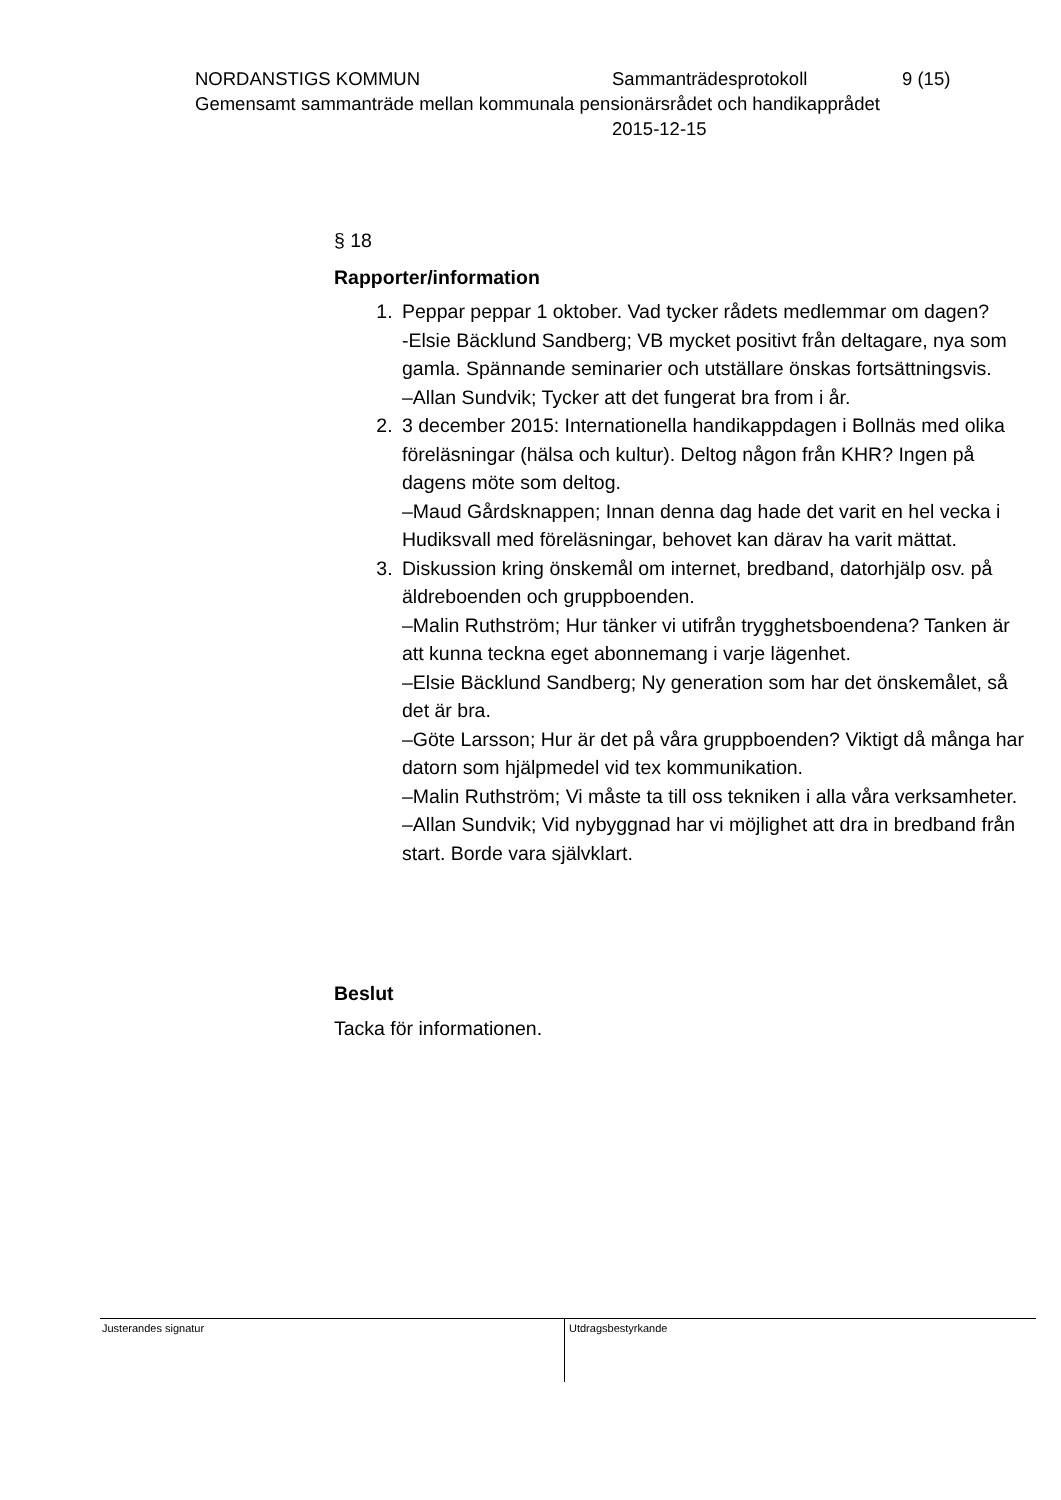NORDANSTIGS KOMMUN Sammanträdesprotokoll 9 (15)
Gemensamt sammanträde mellan kommunala pensionärsrådet och handikapprådet
2015-12-15
§ 18
Rapporter/information
1. Peppar peppar 1 oktober. Vad tycker rådets medlemmar om dagen?
-Elsie Bäcklund Sandberg; VB mycket positivt från deltagare, nya som gamla. Spännande seminarier och utställare önskas fortsättningsvis.
–Allan Sundvik; Tycker att det fungerat bra from i år.
2. 3 december 2015: Internationella handikappdagen i Bollnäs med olika föreläsningar (hälsa och kultur). Deltog någon från KHR? Ingen på dagens möte som deltog.
–Maud Gårdsknappen; Innan denna dag hade det varit en hel vecka i Hudiksvall med föreläsningar, behovet kan därav ha varit mättat.
3. Diskussion kring önskemål om internet, bredband, datorhjälp osv. på äldreboenden och gruppboenden.
–Malin Ruthström; Hur tänker vi utifrån trygghetsboendena? Tanken är att kunna teckna eget abonnemang i varje lägenhet.
–Elsie Bäcklund Sandberg; Ny generation som har det önskemålet, så det är bra.
–Göte Larsson; Hur är det på våra gruppboenden? Viktigt då många har datorn som hjälpmedel vid tex kommunikation.
–Malin Ruthström; Vi måste ta till oss tekniken i alla våra verksamheter.
–Allan Sundvik; Vid nybyggnad har vi möjlighet att dra in bredband från start. Borde vara självklart.
Beslut
Tacka för informationen.
Justerandes signatur
Utdragsbestyrkande